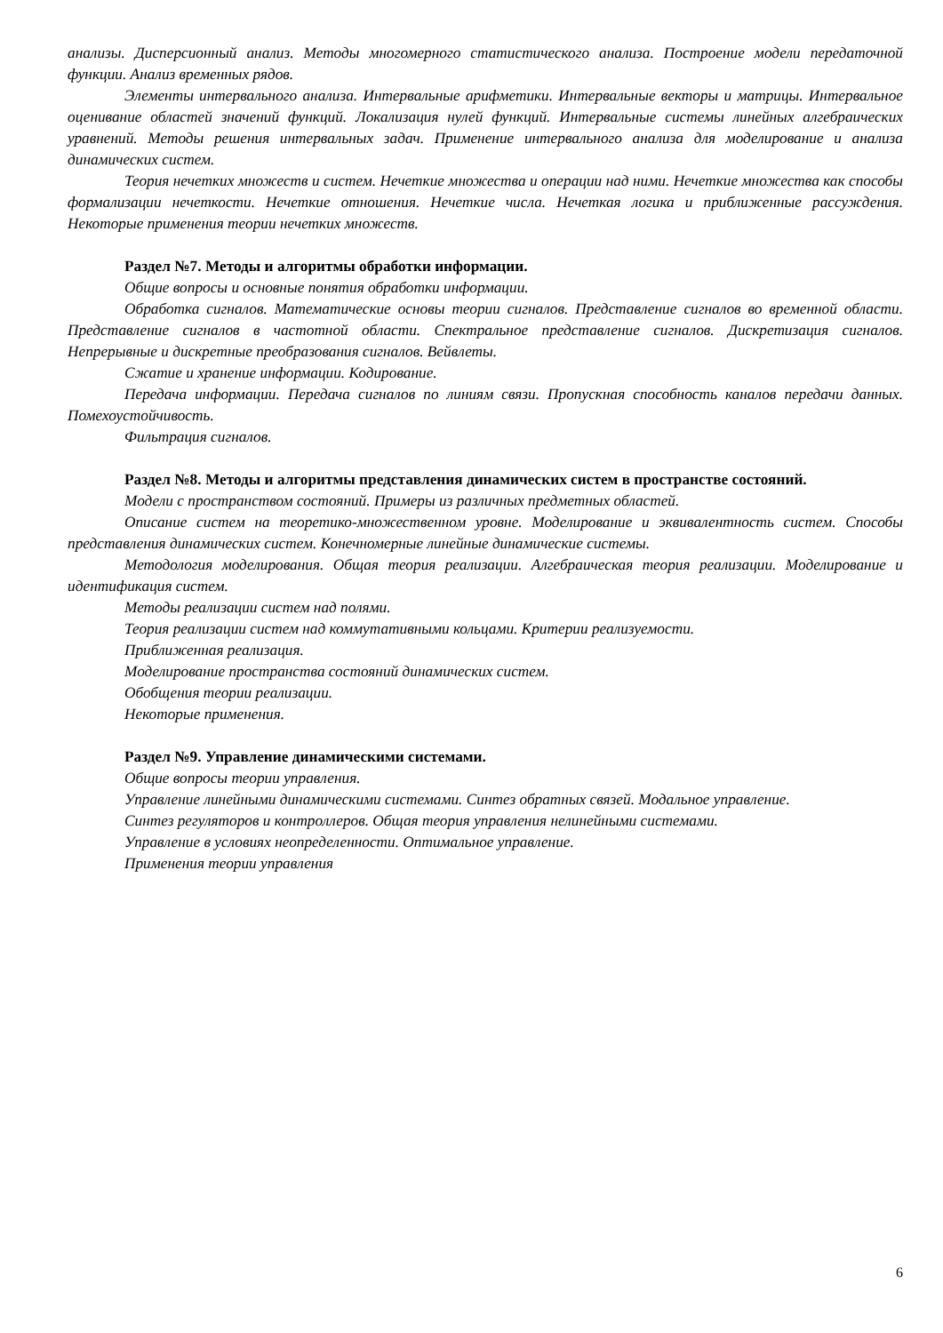анализы. Дисперсионный анализ. Методы многомерного статистического анализа. Построение модели передаточной функции. Анализ временных рядов.
Элементы интервального анализа. Интервальные арифметики. Интервальные векторы и матрицы. Интервальное оценивание областей значений функций. Локализация нулей функций. Интервальные системы линейных алгебраических уравнений. Методы решения интервальных задач. Применение интервального анализа для моделирование и анализа динамических систем.
Теория нечетких множеств и систем. Нечеткие множества и операции над ними. Нечеткие множества как способы формализации нечеткости. Нечеткие отношения. Нечеткие числа. Нечеткая логика и приближенные рассуждения. Некоторые применения теории нечетких множеств.
Раздел №7. Методы и алгоритмы обработки информации.
Общие вопросы и основные понятия обработки информации.
Обработка сигналов. Математические основы теории сигналов. Представление сигналов во временной области. Представление сигналов в частотной области. Спектральное представление сигналов. Дискретизация сигналов. Непрерывные и дискретные преобразования сигналов. Вейвлеты.
Сжатие и хранение информации. Кодирование.
Передача информации. Передача сигналов по линиям связи. Пропускная способность каналов передачи данных. Помехоустойчивость.
Фильтрация сигналов.
Раздел №8. Методы и алгоритмы представления динамических систем в пространстве состояний.
Модели с пространством состояний. Примеры из различных предметных областей.
Описание систем на теоретико-множественном уровне. Моделирование и эквивалентность систем. Способы представления динамических систем. Конечномерные линейные динамические системы.
Методология моделирования. Общая теория реализации. Алгебраическая теория реализации. Моделирование и идентификация систем.
Методы реализации систем над полями.
Теория реализации систем над коммутативными кольцами. Критерии реализуемости.
Приближенная реализация.
Моделирование пространства состояний динамических систем.
Обобщения теории реализации.
Некоторые применения.
Раздел №9. Управление динамическими системами.
Общие вопросы теории управления.
Управление линейными динамическими системами. Синтез обратных связей. Модальное управление.
Синтез регуляторов и контроллеров. Общая теория управления нелинейными системами.
Управление в условиях неопределенности. Оптимальное управление.
Применения теории управления
6